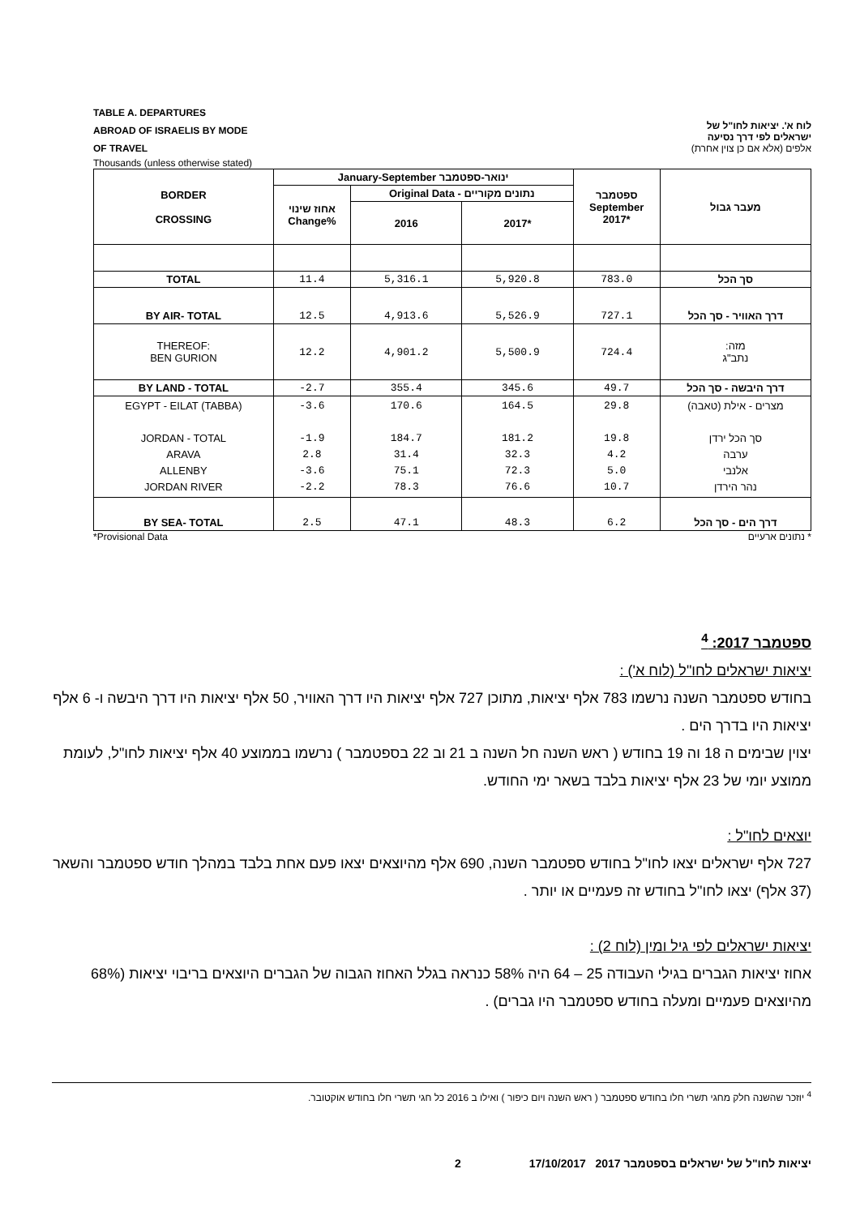TABLE A. DEPARTURES
ABROAD OF ISRAELIS BY MODE
OF TRAVEL
Thousands (unless otherwise stated)
לוח א'. יציאות לחו"ל של
ישראלים לפי דרך נסיעה
אלפים (אלא אם כן צוין אחרת)
| BORDER CROSSING | January-September ינואר-ספטמבר | | | ספטמבר September 2017* | מעבר גבול |
| --- | --- | --- | --- | --- | --- |
| | אחוז שינוי Change% | Original Data - נתונים מקוריים | | | |
| | | 2016 | 2017* | | |
| TOTAL | 11.4 | 5,316.1 | 5,920.8 | 783.0 | סך הכל |
| BY AIR- TOTAL | 12.5 | 4,913.6 | 5,526.9 | 727.1 | דרך האוויר - סך הכל |
| THEREOF: BEN GURION | 12.2 | 4,901.2 | 5,500.9 | 724.4 | מזה: נתב"ג |
| BY LAND - TOTAL | -2.7 | 355.4 | 345.6 | 49.7 | דרך היבשה - סך הכל |
| EGYPT - EILAT (TABBA) JORDAN - TOTAL ARAVA ALLENBY JORDAN RIVER | -3.6 -1.9 2.8 -3.6 -2.2 | 170.6 184.7 31.4 75.1 78.3 | 164.5 181.2 32.3 72.3 76.6 | 29.8 19.8 4.2 5.0 10.7 | מצרים - אילת (טאבה) סך הכל ירדן ערבה אלנבי נהר הירדן |
| BY SEA- TOTAL | 2.5 | 47.1 | 48.3 | 6.2 | דרך הים - סך הכל |
*Provisional Data * נתונים ארעיים
ספטמבר 2017: <sup>4</sup>
יציאות ישראלים לחו"ל (לוח א') :
בחודש ספטמבר השנה נרשמו 783 אלף יציאות, מתוכן 727 אלף יציאות היו דרך האוויר, 50 אלף יציאות היו דרך היבשה ו- 6 אלף יציאות היו בדרך הים .
יצוין שבימים ה 18 וה 19 בחודש ( ראש השנה חל השנה ב 21 וב 22 בספטמבר ) נרשמו בממוצע 40 אלף יציאות לחו"ל, לעומת ממוצע יומי של 23 אלף יציאות בלבד בשאר ימי החודש.
יוצאים לחו"ל :
727 אלף ישראלים יצאו לחו"ל בחודש ספטמבר השנה, 690 אלף מהיוצאים יצאו פעם אחת בלבד במהלך חודש ספטמבר והשאר (37 אלף) יצאו לחו"ל בחודש זה פעמיים או יותר .
יציאות ישראלים לפי גיל ומין (לוח 2) :
אחוז יציאות הגברים בגילי העבודה 25 – 64 היה 58% כנראה בגלל האחוז הגבוה של הגברים היוצאים בריבוי יציאות (68% מהיוצאים פעמיים ומעלה בחודש ספטמבר היו גברים) .
<sup>4</sup> יוזכר שהשנה חלק מחגי תשרי חלו בחודש ספטמבר ( ראש השנה ויום כיפור ) ואילו ב 2016 כל חגי תשרי חלו בחודש אוקטובר.
יציאות לחו"ל של ישראלים בספטמבר 2017 17/10/2017 2